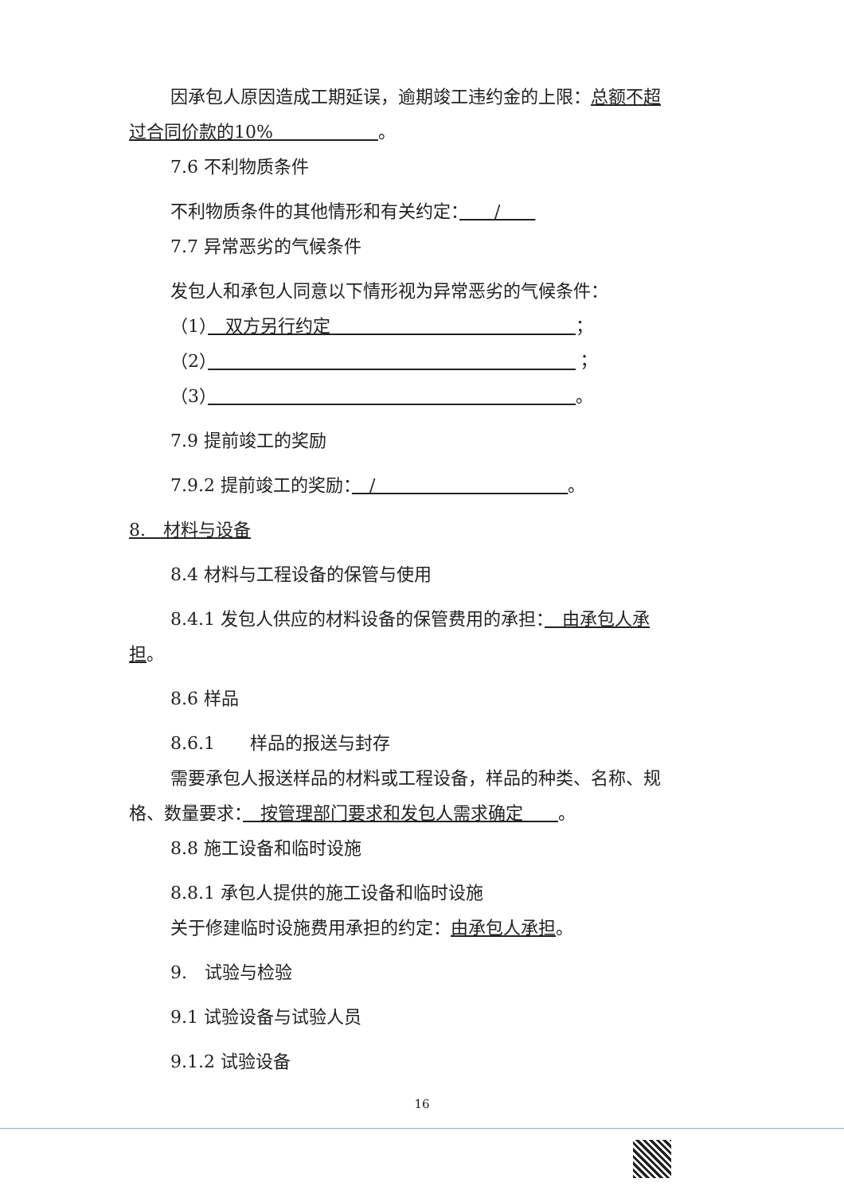因承包人原因造成工期延误，逾期竣工违约金的上限：总额不超
过合同价款的10%　　　　　　。
7.6 不利物质条件
不利物质条件的其他情形和有关约定：　　/　　
7.7 异常恶劣的气候条件
发包人和承包人同意以下情形视为异常恶劣的气候条件：
（1）　双方另行约定　　　　　　　　　　　　　　；
（2）　　　　　　　　　　　　　　　　　　　　　 ；
（3）　　　　　　　　　　　　　　　　　　　　　 。
7.9 提前竣工的奖励
7.9.2 提前竣工的奖励：　/　　　　　　　　　　　。
8.　材料与设备
8.4 材料与工程设备的保管与使用
8.4.1 发包人供应的材料设备的保管费用的承担：　由承包人承
担。
8.6 样品
8.6.1　　样品的报送与封存
需要承包人报送样品的材料或工程设备，样品的种类、名称、规
格、数量要求：　按管理部门要求和发包人需求确定　　。
8.8 施工设备和临时设施
8.8.1 承包人提供的施工设备和临时设施
关于修建临时设施费用承担的约定：由承包人承担。
9.　试验与检验
9.1 试验设备与试验人员
9.1.2 试验设备
16